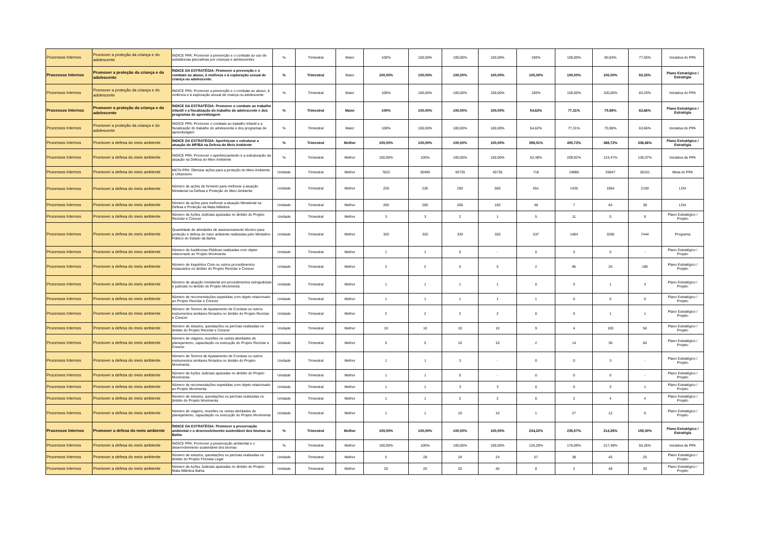| Processos Internos | Promover a proteção da criança e do adolescente | ÍNDICE PPA: Promover a prevenção e o combate ao uso de substâncias psicoativas por crianças e adolescentes | % | Trimestral | Maior | 100% | 100,00% | 100,00% | 100,00% | 100% | 100,00% | 80,83% | 77,50% | Iniciativa do PPA |
| Processos Internos | Promover a proteção da criança e do adolescente | ÍNDICE DA ESTRATÉGIA: Promover a prevenção e o combate ao abuso, à violência e à exploração sexual de criança ou adolescente. | % | Trimestral | Maior | 100,00% | 100,00% | 100,00% | 100,00% | 100,00% | 100,00% | 100,00% | 83,33% | Plano Estratégico / Estratégia |
| Processos Internos | Promover a proteção da criança e do adolescente | ÍNDICE PPA: Promover a prevenção e o combate ao abuso, à violência e à exploração sexual de criança ou adolescente | % | Trimestral | Maior | 100% | 100,00% | 100,00% | 100,00% | 100% | 100,00% | 100,00% | 83,33% | Iniciativa do PPA |
| Processos Internos | Promover a proteção da criança e do adolescente | ÍNDICE DA ESTRATÉGIA: Promover o combate ao trabalho infantil e a fiscalização do trabalho do adolescente e dos programas de aprendizagem | % | Trimestral | Maior | 100% | 100,00% | 100,00% | 100,00% | 54,62% | 77,31% | 75,98% | 63,66% | Plano Estratégico / Estratégia |
| Processos Internos | Promover a proteção da criança e do adolescente | ÍNDICE PPA: Promover o combate ao trabalho infantil e a fiscalização do trabalho do adolescente e dos programas de aprendizagem | % | Trimestral | Maior | 100% | 100,00% | 100,00% | 100,00% | 54,62% | 77,31% | 75,98% | 63,66% | Iniciativa do PPA |
| Processos Internos | Promover a defesa do meio ambiente | ÍNDICE DA ESTRATÉGIA: Aperfeiçoar e estruturar a atuação do MP/BA na Defesa do Meio Ambiente | % | Trimestral | Melhor | 100,00% | 100,00% | 100,00% | 100,00% | 398,01% | 400,73% | 388,72% | 336,66% | Plano Estratégico / Estratégia |
| Processos Internos | Promover a defesa do meio ambiente | ÍNDICE PPA: Promover o aperfeiçoamento e a estruturação da atuação na Defesa do Meio Ambiente | % | Trimestral | Melhor | 100,00% | 100% | 100,00% | 100,00% | 52,48% | 209,92% | 124,47% | 136,07% | Iniciativa de PPA |
| Processos Internos | Promover a defesa do meio ambiente | META PPA: Otimizar ações para a proteção do Meio Ambiente e Urbanismo | Unidade | Trimestral | Melhor | 7622 | 30490 | 45735 | 45735 | 718 | 19886 | 25947 | 28101 | Meta do PPA |
| Processos Internos | Promover a defesa do meio ambiente | Número de ações de fomento para melhorar a atuação Ministerial na Defesa e Proteção do Meio Ambiente | Unidade | Trimestral | Melhor | 226 | 226 | 250 | 500 | 651 | 1435 | 1954 | 2150 | LOA |
| Processos Internos | Promover a defesa do meio ambiente | Número de ações para melhorar a atuação Ministerial na Defesa e Proteção da Mata Atlântica | Unidade | Trimestral | Melhor | 200 | 200 | 200 | 150 | 48 | 7 | 64 | 38 | LOA |
| Processos Internos | Promover a defesa do meio ambiente | Número de Ações Judiciais ajuizadas no âmbito do Projeto Reciclar e Crescer | Unidade | Trimestral | Melhor | 3 | 3 | 2 | 1 | 5 | 11 | 0 | 9 | Plano Estratégico / Projeto |
| Processos Internos | Promover a defesa do meio ambiente | Quantidade de atividades de assessoramento técnico para proteção e defesa do meio ambiente realizadas pelo Ministério Público do Estado da Bahia | Unidade | Trimestral | Melhor | 320 | 320 | 320 | 320 | 537 | 1484 | 3286 | 7444 | Programa |
| Processos Internos | Promover a defesa do meio ambiente | Número de Audiências Públicas realizadas com objeto relacionado ao Projeto Movimenta | Unidade | Trimestral | Melhor | 1 | 1 | 0 | - | 0 | 0 | 0 | - | Plano Estratégico / Projeto |
| Processos Internos | Promover a defesa do meio ambiente | Número de Inquéritos Civis ou outros procedimentos instaurados no âmbito do Projeto Reciclar e Crescer | Unidade | Trimestral | Melhor | 2 | 2 | 5 | 5 | 2 | 85 | 25 | 186 | Plano Estratégico / Projeto |
| Processos Internos | Promover a defesa do meio ambiente | Número de atuação ministerial em procedimentos extrajudiciais e judiciais no âmbito do Projeto Movimenta | Unidade | Trimestral | Melhor | 1 | 1 | 1 | 1 | 0 | 0 | 1 | 3 | Plano Estratégico / Projeto |
| Processos Internos | Promover a defesa do meio ambiente | Número de recomendações expedidas com objeto relacionado ao Projeto Reciclar e Crescer | Unidade | Trimestral | Melhor | 1 | 1 | 1 | 1 | 1 | 0 | 0 | 0 | Plano Estratégico / Projeto |
| Processos Internos | Promover a defesa do meio ambiente | Número de Termos de Ajustamento de Conduta ou outros instrumentos similares firmados no âmbito do Projeto Reciclar e Crescer | Unidade | Trimestral | Melhor | 2 | 2 | 2 | 2 | 0 | 0 | 1 | 1 | Plano Estratégico / Projeto |
| Processos Internos | Promover a defesa do meio ambiente | Número de estudos, quesitações ou perícias realizadas no âmbito do Projeto Reciclar e Crescer | Unidade | Trimestral | Melhor | 10 | 10 | 10 | 10 | 9 | 4 | 100 | 50 | Plano Estratégico / Projeto |
| Processos Internos | Promover a defesa do meio ambiente | Número de viagens, reuniões ou outras atividades de planejamento, capacitação ou execução do Projeto Reciclar e Crescer | Unidade | Trimestral | Melhor | 5 | 5 | 10 | 10 | 2 | 14 | 36 | 66 | Plano Estratégico / Projeto |
| Processos Internos | Promover a defesa do meio ambiente | Número de Termos de Ajustamento de Conduta ou outros instrumentos similares firmados no âmbito do Projeto Movimenta | Unidade | Trimestral | Melhor | 1 | 1 | 3 | - | 0 | 0 | 3 | - | Plano Estratégico / Projeto |
| Processos Internos | Promover a defesa do meio ambiente | Número de Ações Judiciais ajuizadas no âmbito do Projeto Movimenta | Unidade | Trimestral | Melhor | 1 | 1 | 0 | - | 0 | 0 | 0 | - | Plano Estratégico / Projeto |
| Processos Internos | Promover a defesa do meio ambiente | Número de recomendações expedidas com objeto relacionado ao Projeto Movimenta | Unidade | Trimestral | Melhor | 1 | 1 | 3 | 3 | 0 | 0 | 3 | 1 | Plano Estratégico / Projeto |
| Processos Internos | Promover a defesa do meio ambiente | Número de estudos, quesitações ou perícias realizadas no âmbito do Projeto Movimenta | Unidade | Trimestral | Melhor | 1 | 1 | 2 | 2 | 0 | 2 | 4 | 4 | Plano Estratégico / Projeto |
| Processos Internos | Promover a defesa do meio ambiente | Número de viagens, reuniões ou outras atividades de planejamento, capacitação ou execução do Projeto Movimenta | Unidade | Trimestral | Melhor | 1 | 1 | 10 | 10 | 1 | 27 | 12 | 6 | Plano Estratégico / Projeto |
| Processos Internos | Promover a defesa do meio ambiente | ÍNDICE DA ESTRATÉGIA: Promover a preservação ambiental e o desenvolvimento sustentável dos biomas na Bahia | % | Trimestral | Melhor | 100,00% | 100,00% | 100,00% | 100,00% | 234,22% | 235,57% | 214,26% | 159,30% | Plano Estratégico / Estratégia |
| Processos Internos | Promover a defesa do meio ambiente | ÍNDICE PPA: Promover a preservação ambiental e o desenvolvimento sustentável dos biomas | % | Trimestral | Melhor | 100,00% | 100% | 100,00% | 100,00% | 120,29% | 176,09% | 217,49% | 55,26% | Iniciativa de PPA |
| Processos Internos | Promover a defesa do meio ambiente | Número de estudos, quesitações ou perícias realizadas no âmbito do Projeto Floresta Legal | Unidade | Trimestral | Melhor | 5 | 28 | 24 | 24 | 57 | 38 | 45 | 25 | Plano Estratégico / Projeto |
| Processos Internos | Promover a defesa do meio ambiente | Número de Ações Judiciais ajuizadas no âmbito do Projeto Mata Atlântica Bahia | Unidade | Trimestral | Melhor | 20 | 20 | 20 | 40 | 8 | 2 | 48 | 30 | Plano Estratégico / Projeto |